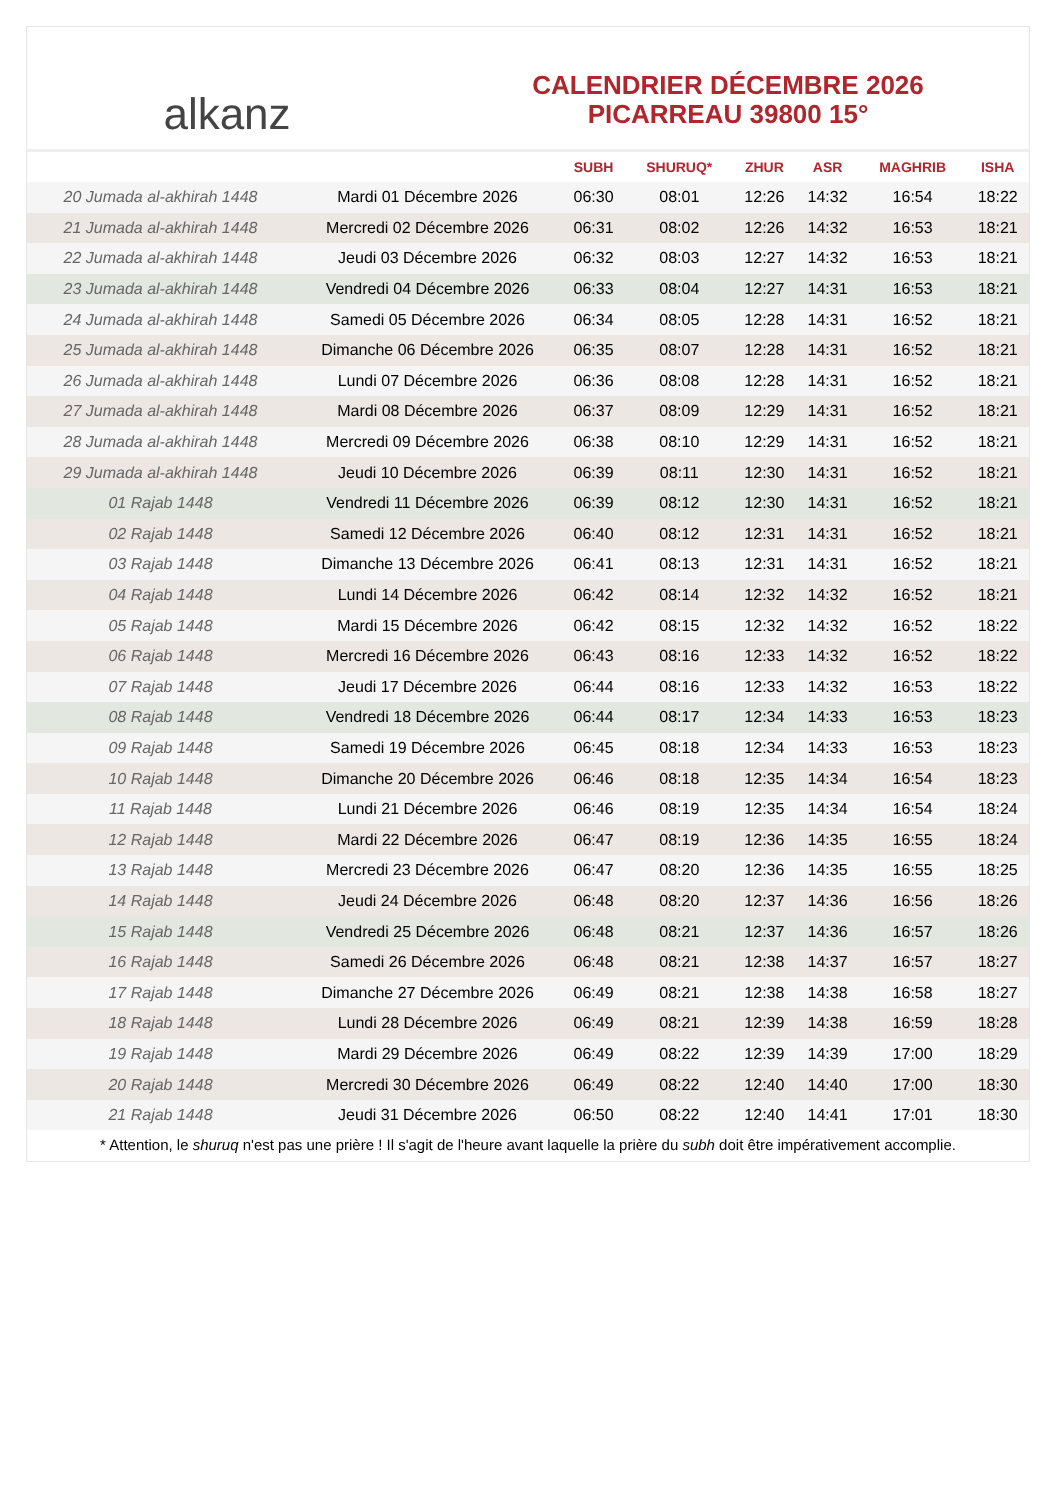alkanz
CALENDRIER DÉCEMBRE 2026
PICARREAU 39800 15°
| | | SUBH | SHURUQ* | ZHUR | ASR | MAGHRIB | ISHA |
| --- | --- | --- | --- | --- | --- | --- | --- |
| 20 Jumada al-akhirah 1448 | Mardi 01 Décembre 2026 | 06:30 | 08:01 | 12:26 | 14:32 | 16:54 | 18:22 |
| 21 Jumada al-akhirah 1448 | Mercredi 02 Décembre 2026 | 06:31 | 08:02 | 12:26 | 14:32 | 16:53 | 18:21 |
| 22 Jumada al-akhirah 1448 | Jeudi 03 Décembre 2026 | 06:32 | 08:03 | 12:27 | 14:32 | 16:53 | 18:21 |
| 23 Jumada al-akhirah 1448 | Vendredi 04 Décembre 2026 | 06:33 | 08:04 | 12:27 | 14:31 | 16:53 | 18:21 |
| 24 Jumada al-akhirah 1448 | Samedi 05 Décembre 2026 | 06:34 | 08:05 | 12:28 | 14:31 | 16:52 | 18:21 |
| 25 Jumada al-akhirah 1448 | Dimanche 06 Décembre 2026 | 06:35 | 08:07 | 12:28 | 14:31 | 16:52 | 18:21 |
| 26 Jumada al-akhirah 1448 | Lundi 07 Décembre 2026 | 06:36 | 08:08 | 12:28 | 14:31 | 16:52 | 18:21 |
| 27 Jumada al-akhirah 1448 | Mardi 08 Décembre 2026 | 06:37 | 08:09 | 12:29 | 14:31 | 16:52 | 18:21 |
| 28 Jumada al-akhirah 1448 | Mercredi 09 Décembre 2026 | 06:38 | 08:10 | 12:29 | 14:31 | 16:52 | 18:21 |
| 29 Jumada al-akhirah 1448 | Jeudi 10 Décembre 2026 | 06:39 | 08:11 | 12:30 | 14:31 | 16:52 | 18:21 |
| 01 Rajab 1448 | Vendredi 11 Décembre 2026 | 06:39 | 08:12 | 12:30 | 14:31 | 16:52 | 18:21 |
| 02 Rajab 1448 | Samedi 12 Décembre 2026 | 06:40 | 08:12 | 12:31 | 14:31 | 16:52 | 18:21 |
| 03 Rajab 1448 | Dimanche 13 Décembre 2026 | 06:41 | 08:13 | 12:31 | 14:31 | 16:52 | 18:21 |
| 04 Rajab 1448 | Lundi 14 Décembre 2026 | 06:42 | 08:14 | 12:32 | 14:32 | 16:52 | 18:21 |
| 05 Rajab 1448 | Mardi 15 Décembre 2026 | 06:42 | 08:15 | 12:32 | 14:32 | 16:52 | 18:22 |
| 06 Rajab 1448 | Mercredi 16 Décembre 2026 | 06:43 | 08:16 | 12:33 | 14:32 | 16:52 | 18:22 |
| 07 Rajab 1448 | Jeudi 17 Décembre 2026 | 06:44 | 08:16 | 12:33 | 14:32 | 16:53 | 18:22 |
| 08 Rajab 1448 | Vendredi 18 Décembre 2026 | 06:44 | 08:17 | 12:34 | 14:33 | 16:53 | 18:23 |
| 09 Rajab 1448 | Samedi 19 Décembre 2026 | 06:45 | 08:18 | 12:34 | 14:33 | 16:53 | 18:23 |
| 10 Rajab 1448 | Dimanche 20 Décembre 2026 | 06:46 | 08:18 | 12:35 | 14:34 | 16:54 | 18:23 |
| 11 Rajab 1448 | Lundi 21 Décembre 2026 | 06:46 | 08:19 | 12:35 | 14:34 | 16:54 | 18:24 |
| 12 Rajab 1448 | Mardi 22 Décembre 2026 | 06:47 | 08:19 | 12:36 | 14:35 | 16:55 | 18:24 |
| 13 Rajab 1448 | Mercredi 23 Décembre 2026 | 06:47 | 08:20 | 12:36 | 14:35 | 16:55 | 18:25 |
| 14 Rajab 1448 | Jeudi 24 Décembre 2026 | 06:48 | 08:20 | 12:37 | 14:36 | 16:56 | 18:26 |
| 15 Rajab 1448 | Vendredi 25 Décembre 2026 | 06:48 | 08:21 | 12:37 | 14:36 | 16:57 | 18:26 |
| 16 Rajab 1448 | Samedi 26 Décembre 2026 | 06:48 | 08:21 | 12:38 | 14:37 | 16:57 | 18:27 |
| 17 Rajab 1448 | Dimanche 27 Décembre 2026 | 06:49 | 08:21 | 12:38 | 14:38 | 16:58 | 18:27 |
| 18 Rajab 1448 | Lundi 28 Décembre 2026 | 06:49 | 08:21 | 12:39 | 14:38 | 16:59 | 18:28 |
| 19 Rajab 1448 | Mardi 29 Décembre 2026 | 06:49 | 08:22 | 12:39 | 14:39 | 17:00 | 18:29 |
| 20 Rajab 1448 | Mercredi 30 Décembre 2026 | 06:49 | 08:22 | 12:40 | 14:40 | 17:00 | 18:30 |
| 21 Rajab 1448 | Jeudi 31 Décembre 2026 | 06:50 | 08:22 | 12:40 | 14:41 | 17:01 | 18:30 |
* Attention, le shuruq n'est pas une prière ! Il s'agit de l'heure avant laquelle la prière du subh doit être impérativement accomplie.